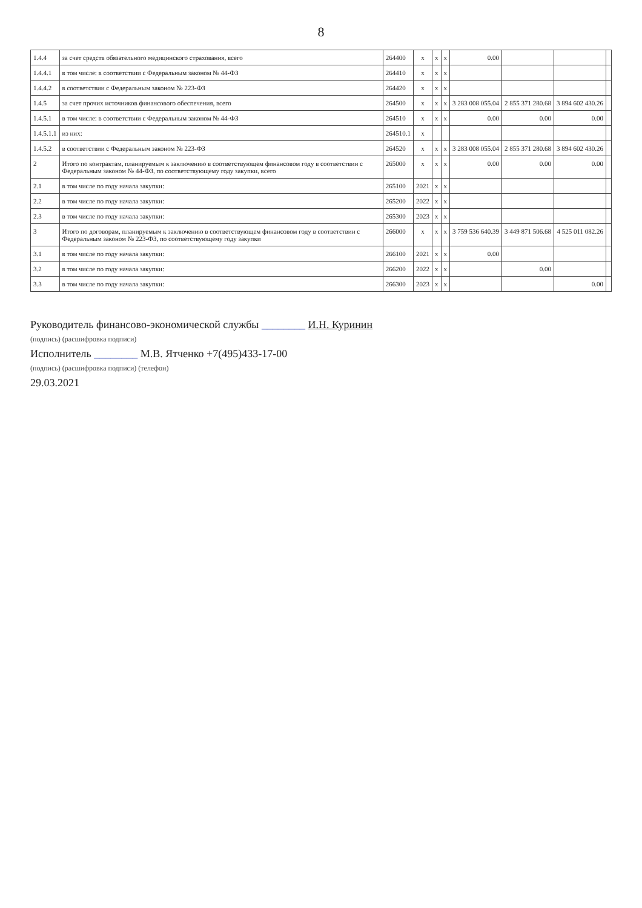8
| 1.4.4 | за счет средств обязательного медицинского страхования, всего | 264400 | x | x | x | 0.00 | | | |
| 1.4.4.1 | в том числе: в соответствии с Федеральным законом № 44-ФЗ | 264410 | x | x | x | | | | |
| 1.4.4.2 | в соответствии с Федеральным законом № 223-ФЗ | 264420 | x | x | x | | | | |
| 1.4.5 | за счет прочих источников финансового обеспечения, всего | 264500 | x | x | x | 3 283 008 055.04 | 2 855 371 280.68 | 3 894 602 430.26 | |
| 1.4.5.1 | в том числе: в соответствии с Федеральным законом № 44-ФЗ | 264510 | x | x | x | 0.00 | 0.00 | 0.00 | |
| 1.4.5.1.1 | из них: | 264510.1 | x | | | | | | |
| 1.4.5.2 | в соответствии с Федеральным законом № 223-ФЗ | 264520 | x | x | x | 3 283 008 055.04 | 2 855 371 280.68 | 3 894 602 430.26 | |
| 2 | Итого по контрактам, планируемым к заключению в соответствующем финансовом году в соответствии с Федеральным законом № 44-ФЗ, по соответствующему году закупки, всего | 265000 | x | x | x | 0.00 | 0.00 | 0.00 | |
| 2.1 | в том числе по году начала закупки: | 265100 | 2021 | x | x | | | | |
| 2.2 | в том числе по году начала закупки: | 265200 | 2022 | x | x | | | | |
| 2.3 | в том числе по году начала закупки: | 265300 | 2023 | x | x | | | | |
| 3 | Итого по договорам, планируемым к заключению в соответствующем финансовом году в соответствии с Федеральным законом № 223-ФЗ, по соответствующему году закупки | 266000 | x | x | x | 3 759 536 640.39 | 3 449 871 506.68 | 4 525 011 082.26 | |
| 3.1 | в том числе по году начала закупки: | 266100 | 2021 | x | x | 0.00 | | | |
| 3.2 | в том числе по году начала закупки: | 266200 | 2022 | x | x | | 0.00 | | |
| 3.3 | в том числе по году начала закупки: | 266300 | 2023 | x | x | | | 0.00 | |
Руководитель финансово-экономической службы ________ И.Н. Куринин
(подпись) (расшифровка подписи)
Исполнитель ________ М.В. Ятченко +7(495)433-17-00
(подпись) (расшифровка подписи) (телефон)
29.03.2021